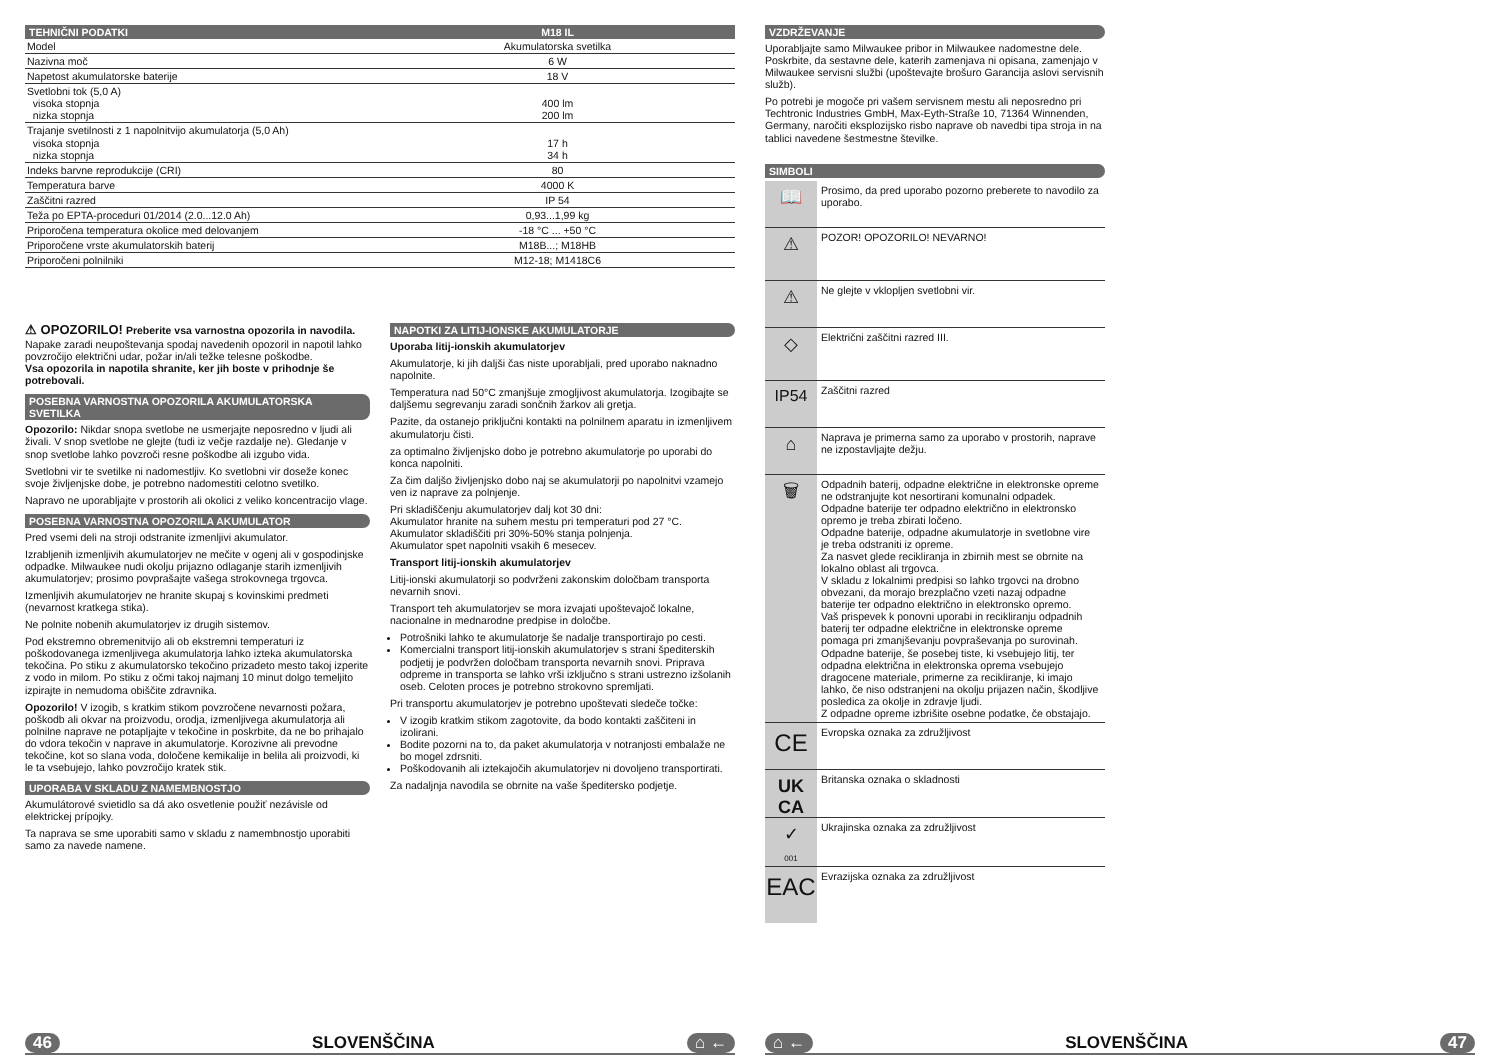| TEHNIČNI PODATKI | M18 IL |
| --- | --- |
| Model | Akumulatorska svetilka |
| Nazivna moč | 6 W |
| Napetost akumulatorske baterije | 18 V |
| Svetlobni tok (5,0 A) visoka stopnja nizka stopnja | 400 lm 200 lm |
| Trajanje svetilnosti z 1 napolnitvijo akumulatorja (5,0 Ah) visoka stopnja nizka stopnja | 17 h 34 h |
| Indeks barvne reprodukcije (CRI) | 80 |
| Temperatura barve | 4000 K |
| Zaščitni razred | IP 54 |
| Teža po EPTA-proceduri 01/2014 (2.0...12.0 Ah) | 0,93...1,99 kg |
| Priporočena temperatura okolice med delovanjem | -18 °C ... +50 °C |
| Priporočene vrste akumulatorskih baterij | M18B...; M18HB |
| Priporočeni polnilniki | M12-18; M1418C6 |
⚠ OPOZORILO! Preberite vsa varnostna opozorila in navodila. Napake zaradi neupoštevanja spodaj navedenih opozoril in napotil lahko povzročijo električni udar, požar in/ali težke telesne poškodbe.
Vsa opozorila in napotila shranite, ker jih boste v prihodnje še potrebovali.
POSEBNA VARNOSTNA OPOZORILA AKUMULATORSKA SVETILKA
Opozorilo: Nikdar snopa svetlobe ne usmerjajte neposredno v ljudi ali živali. V snop svetlobe ne glejte (tudi iz večje razdalje ne). Gledanje v snop svetlobe lahko povzroči resne poškodbe ali izgubo vida.
Svetlobni vir te svetilke ni nadomestljiv. Ko svetlobni vir doseže konec svoje življenjske dobe, je potrebno nadomestiti celotno svetilko.
Napravo ne uporabljajte v prostorih ali okolici z veliko koncentracijo vlage.
POSEBNA VARNOSTNA OPOZORILA AKUMULATOR
Pred vsemi deli na stroji odstranite izmenljivi akumulator.
Izrabljenih izmenljivih akumulatorjev ne mečite v ogenj ali v gospodinjske odpadke. Milwaukee nudi okolju prijazno odlaganje starih izmenljivih akumulatorjev; prosimo povprašajte vašega strokovnega trgovca.
Izmenljivih akumulatorjev ne hranite skupaj s kovinskimi predmeti (nevarnost kratkega stika).
Ne polnite nobenih akumulatorjev iz drugih sistemov.
Pod ekstremno obremenitvijo ali ob ekstremni temperaturi iz poškodovanega izmenljivega akumulatorja lahko izteka akumulatorska tekočina. Po stiku z akumulatorsko tekočino prizadeto mesto takoj izperite z vodo in milom. Po stiku z očmi takoj najmanj 10 minut dolgo temeljito izpirajte in nemudoma obiščite zdravnika.
Opozorilo! V izogib, s kratkim stikom povzročene nevarnosti požara, poškodb ali okvar na proizvodu, orodja, izmenljivega akumulatorja ali polnilne naprave ne potapljajte v tekočine in poskrbite, da ne bo prihajalo do vdora tekočin v naprave in akumulatorje. Korozivne ali prevodne tekočine, kot so slana voda, določene kemikalije in belila ali proizvodi, ki le ta vsebujejo, lahko povzročijo kratek stik.
UPORABA V SKLADU Z NAMEMBNOSTJO
Akumulátorové svietidlo sa dá ako osvetlenie použiť nezávisle od elektrickej prípojky.
Ta naprava se sme uporabiti samo v skladu z namembnostjo uporabiti samo za navede namene.
NAPOTKI ZA LITIJ-IONSKE AKUMULATORJE
Uporaba litij-ionskih akumulatorjev
Akumulatorje, ki jih daljši čas niste uporabljali, pred uporabo naknadno napolnite.
Temperatura nad 50°C zmanjšuje zmogljivost akumulatorja. Izogibajte se daljšemu segrevanju zaradi sončnih žarkov ali gretja.
Pazite, da ostanejo priključni kontakti na polnilnem aparatu in izmenljivem akumulatorju čisti.
za optimalno življenjsko dobo je potrebno akumulatorje po uporabi do konca napolniti.
Za čim daljšo življenjsko dobo naj se akumulatorji po napolnitvi vzamejo ven iz naprave za polnjenje.
Pri skladiščenju akumulatorjev dalj kot 30 dni:
Akumulator hranite na suhem mestu pri temperaturi pod 27 °C.
Akumulator skladiščiti pri 30%-50% stanja polnjenja.
Akumulator spet napolniti vsakih 6 mesecev.
Transport litij-ionskih akumulatorjev
Litij-ionski akumulatorji so podvrženi zakonskim določbam transporta nevarnih snovi.
Transport teh akumulatorjev se mora izvajati upoštevajoč lokalne, nacionalne in mednarodne predpise in določbe.
Potrošniki lahko te akumulatorje še nadalje transportirajo po cesti.
Komercialni transport litij-ionskih akumulatorjev s strani špediterskih podjetij je podvržen določbam transporta nevarnih snovi. Priprava odpreme in transporta se lahko vrši izključno s strani ustrezno izšolanih oseb. Celoten proces je potrebno strokovno spremljati.
Pri transportu akumulatorjev je potrebno upoštevati sledeče točke:
V izogib kratkim stikom zagotovite, da bodo kontakti zaščiteni in izolirani.
Bodite pozorni na to, da paket akumulatorja v notranjosti embalaže ne bo mogel zdrsniti.
Poškodovanih ali iztekajočih akumulatorjev ni dovoljeno transportirati.
Za nadaljnja navodila se obrnite na vaše špeditersko podjetje.
46 SLOVENŠČINA ⌂ ←
VZDRŽEVANJE
Uporabljajte samo Milwaukee pribor in Milwaukee nadomestne dele. Poskrbite, da sestavne dele, katerih zamenjava ni opisana, zamenjajo v Milwaukee servisni službi (upoštevajte brošuro Garancija aslovi servisnih služb).
Po potrebi je mogoče pri vašem servisnem mestu ali neposredno pri Techtronic Industries GmbH, Max-Eyth-Straße 10, 71364 Winnenden, Germany, naročiti eksplozijsko risbo naprave ob navedbi tipa stroja in na tablici navedene šestmestne številke.
SIMBOLI
📖
Prosimo, da pred uporabo pozorno preberete to navodilo za uporabo.
⚠
POZOR! OPOZORILO! NEVARNO!
⚠
Ne glejte v vklopljen svetlobni vir.
◇
Električni zaščitni razred III.
IP54
Zaščitni razred
⌂
Naprava je primerna samo za uporabo v prostorih, naprave ne izpostavljajte dežju.
🗑
Odpadnih baterij, odpadne električne in elektronske opreme ne odstranjujte kot nesortirani komunalni odpadek. Odpadne baterije ter odpadno električno in elektronsko opremo je treba zbirati ločeno.
Odpadne baterije, odpadne akumulatorje in svetlobne vire je treba odstraniti iz opreme.
Za nasvet glede recikliranja in zbirnih mest se obrnite na lokalno oblast ali trgovca.
V skladu z lokalnimi predpisi so lahko trgovci na drobno obvezani, da morajo brezplačno vzeti nazaj odpadne baterije ter odpadno električno in elektronsko opremo.
Vaš prispevek k ponovni uporabi in recikliranju odpadnih baterij ter odpadne električne in elektronske opreme pomaga pri zmanjševanju povpraševanja po surovinah.
Odpadne baterije, še posebej tiste, ki vsebujejo litij, ter odpadna električna in elektronska oprema vsebujejo dragocene materiale, primerne za recikliranje, ki imajo lahko, če niso odstranjeni na okolju prijazen način, škodljive posledica za okolje in zdravje ljudi.
Z odpadne opreme izbrišite osebne podatke, če obstajajo.
CE
Evropska oznaka za združljivost
UK
CA
Britanska oznaka o skladnosti
✓
001
Ukrajinska oznaka za združljivost
EAC
Evrazijska oznaka za združljivost
⌂ ← SLOVENŠČINA 47